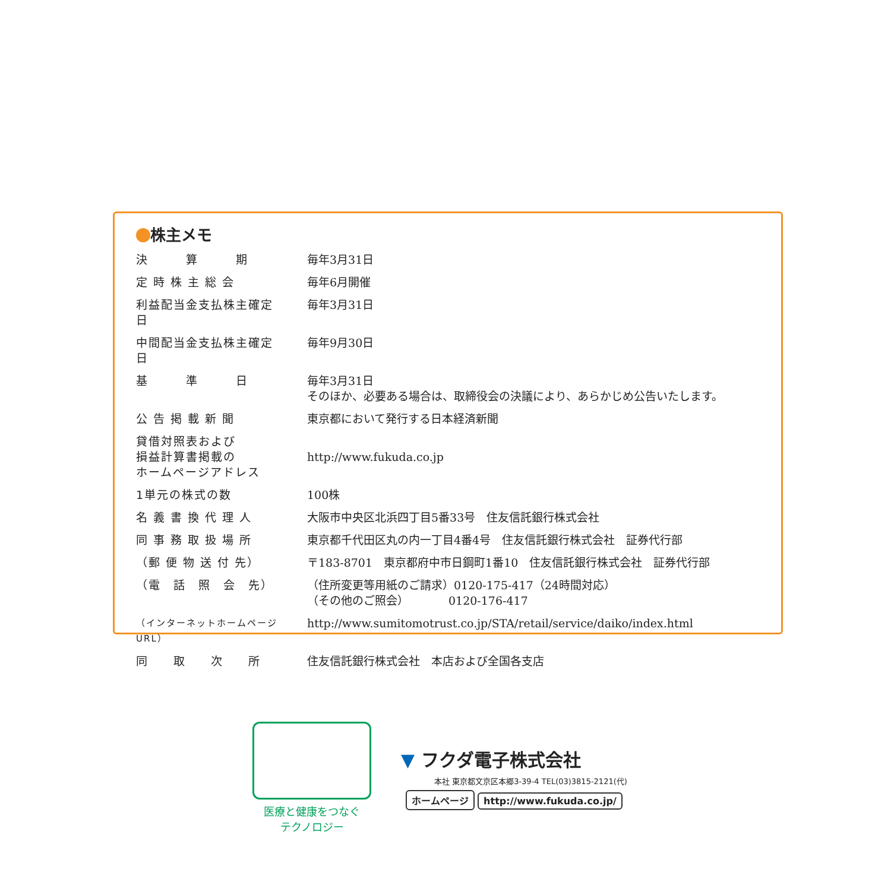株主メモ
| 決 算 期 | 毎年3月31日 |
| 定 時 株 主 総 会 | 毎年6月開催 |
| 利益配当金支払株主確定日 | 毎年3月31日 |
| 中間配当金支払株主確定日 | 毎年9月30日 |
| 基 準 日 | 毎年3月31日 そのほか、必要ある場合は、取締役会の決議により、あらかじめ公告いたします。 |
| 公 告 掲 載 新 聞 | 東京都において発行する日本経済新聞 |
| 貸借対照表および 損益計算書掲載の ホームページアドレス | http://www.fukuda.co.jp |
| 1単元の株式の数 | 100株 |
| 名 義 書 換 代 理 人 | 大阪市中央区北浜四丁目5番33号 住友信託銀行株式会社 |
| 同 事 務 取 扱 場 所 | 東京都千代田区丸の内一丁目4番4号 住友信託銀行株式会社 証券代行部 |
| （郵 便 物 送 付 先） | 〒183-8701 東京都府中市日鋼町1番10 住友信託銀行株式会社 証券代行部 |
| （電 話 照 会 先） | （住所変更等用紙のご請求）0120-175-417（24時間対応） （その他のご照会） 0120-176-417 |
| （インターネットホームページURL） | http://www.sumitomotrust.co.jp/STA/retail/service/daiko/index.html |
| 同 取 次 所 | 住友信託銀行株式会社 本店および全国各支店 |
医療と健康をつなぐ
テクノロジー
▼ フクダ電子株式会社
本社 東京都文京区本郷3-39-4 TEL(03)3815-2121(代)
ホームページ http://www.fukuda.co.jp/